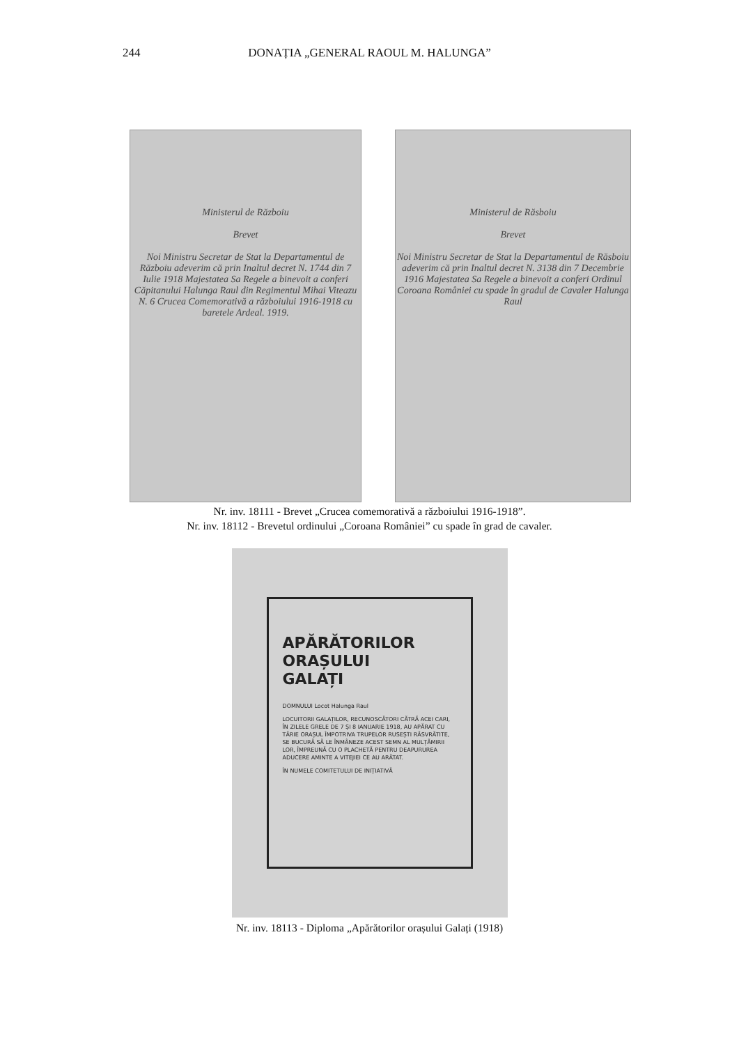244 DONAȚIA „GENERAL RAOUL M. HALUNGA”
Ministerul de Războiu
Brevet
Noi Ministru Secretar de Stat la Departamentul de Războiu adeverim că prin Inaltul decret N. 1744 din 7 Iulie 1918 Majestatea Sa Regele a binevoit a conferi Căpitanului Halunga Raul din Regimentul Mihai Viteazu N. 6 Crucea Comemorativă a războiului 1916-1918 cu baretele Ardeal. 1919.
Ministerul de Răsboiu
Brevet
Noi Ministru Secretar de Stat la Departamentul de Răsboiu adeverim că prin Inaltul decret N. 3138 din 7 Decembrie 1916 Majestatea Sa Regele a binevoit a conferi Ordinul Coroana României cu spade în gradul de Cavaler Halunga Raul
Nr. inv. 18111 - Brevet „Crucea comemorativă a războiului 1916-1918”.
Nr. inv. 18112 - Brevetul ordinului „Coroana României” cu spade în grad de cavaler.
APĂRĂTORILOR
ORAȘULUI
GALAȚI
DOMNULUI Locot Halunga Raul
LOCUITORII GALAȚILOR, RECUNOSCĂTORI CĂTRĂ ACEI CARI, ÎN ZILELE GRELE DE 7 ȘI 8 IANUARIE 1918, AU APĂRAT CU TĂRIE ORAȘUL ÎMPOTRIVA TRUPELOR RUSEȘTI RĂSVRĂTITE, SE BUCURĂ SĂ LE ÎNMÂNEZE ACEST SEMN AL MULȚĂMIRII LOR, ÎMPREUNĂ CU O PLACHETĂ PENTRU DEAPURUREA ADUCERE AMINTE A VITEJIEI CE AU ARĂTAT.
ÎN NUMELE COMITETULUI DE INIȚIATIVĂ
Nr. inv. 18113 - Diploma „Apărătorilor orașului Galați (1918)